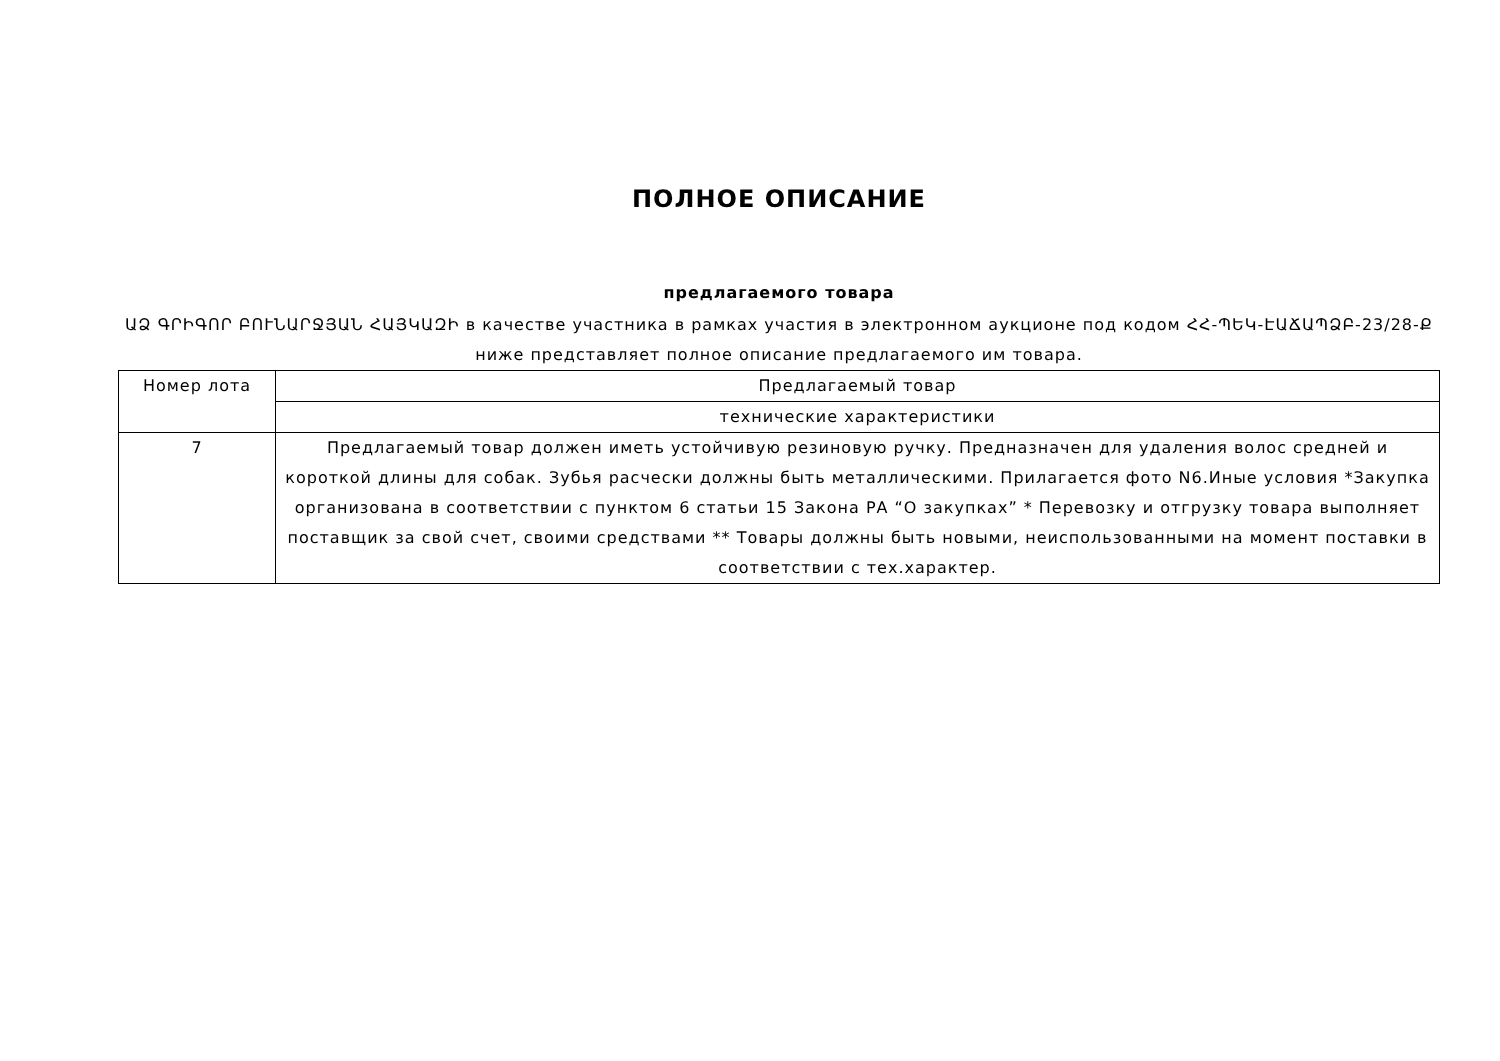ПОЛНОЕ ОПИСАНИЕ
предлагаемого товара
ԱՁ ԳՐԻԳՈՐ ԲՈՒՆԱՐՋՅԱՆ ՀԱՅԿԱԶԻ в качестве участника в рамках участия в электронном аукционе под кодом ՀՀ-ՊԵԿ-ԷԱՃԱՊՁԲ-23/28-Ք ниже представляет полное описание предлагаемого им товара.
| Номер лота | Предлагаемый товар |
| --- | --- |
| | технические характеристики |
| 7 | Предлагаемый товар должен иметь устойчивую резиновую ручку. Предназначен для удаления волос средней и короткой длины для собак. Зубья расчески должны быть металлическими. Прилагается фото N6.Иные условия *Закупка организована в соответствии с пунктом 6 статьи 15 Закона РА “О закупках” * Перевозку и отгрузку товара выполняет поставщик за свой счет, своими средствами ** Товары должны быть новыми, неиспользованными на момент поставки в соответствии с тех.характер. |